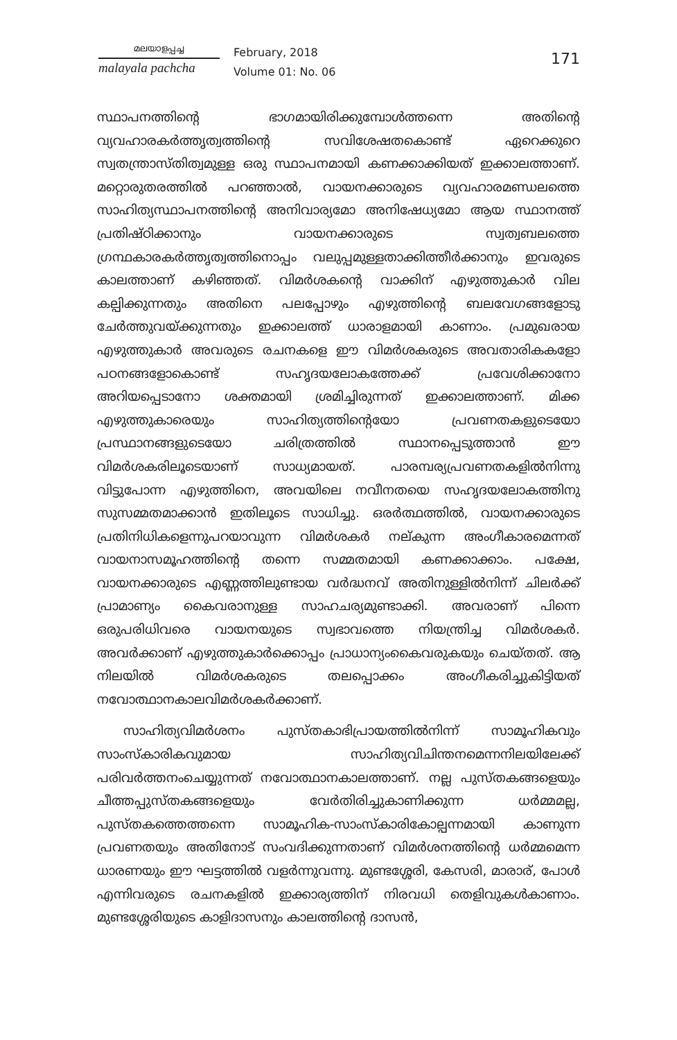മലയാളപ്പച്ച
malayala pachcha
February, 2018
Volume 01: No. 06
171
സ്ഥാപനത്തിന്റെ ഭാഗമായിരിക്കുമ്പോൾത്തന്നെ അതിന്റെ വ്യവഹാരകർത്തൃത്വത്തിന്റെ സവിശേഷതകൊണ്ട് ഏറെക്കുറെ സ്വതന്ത്രാസ്തിത്വമുള്ള ഒരു സ്ഥാപനമായി കണക്കാക്കിയത് ഇക്കാലത്താണ്. മറ്റൊരുതരത്തിൽ പറഞ്ഞാൽ, വായനക്കാരുടെ വ്യവഹാരമണ്ഡലത്തെ സാഹിത്യസ്ഥാപനത്തിന്റെ അനിവാര്യമോ അനിഷേധ്യമോ ആയ സ്ഥാനത്ത് പ്രതിഷ്ഠിക്കാനും വായനക്കാരുടെ സ്വത്വബലത്തെ ഗ്രന്ഥകാരകർത്തൃത്വത്തിനൊപ്പം വലുപ്പമുള്ളതാക്കിത്തീർക്കാനും ഇവരുടെ കാലത്താണ് കഴിഞ്ഞത്. വിമർശകന്റെ വാക്കിന് എഴുത്തുകാർ വില കല്പിക്കുന്നതും അതിനെ പലപ്പോഴും എഴുത്തിന്റെ ബലവേഗങ്ങളോടു ചേർത്തുവയ്ക്കുന്നതും ഇക്കാലത്ത് ധാരാളമായി കാണാം. പ്രമുഖരായ എഴുത്തുകാർ അവരുടെ രചനകളെ ഈ വിമർശകരുടെ അവതാരികകളോ പഠനങ്ങളോകൊണ്ട് സഹൃദയലോകത്തേക്ക് പ്രവേശിക്കാനോ അറിയപ്പെടാനോ ശക്തമായി ശ്രമിച്ചിരുന്നത് ഇക്കാലത്താണ്. മിക്ക എഴുത്തുകാരെയും സാഹിത്യത്തിന്റെയോ പ്രവണതകളുടെയോ പ്രസ്ഥാനങ്ങളുടെയോ ചരിത്രത്തിൽ സ്ഥാനപ്പെടുത്താൻ ഈ വിമർശകരിലൂടെയാണ് സാധ്യമായത്. പാരമ്പര്യപ്രവണതകളിൽനിന്നു വിട്ടുപോന്ന എഴുത്തിനെ, അവയിലെ നവീനതയെ സഹൃദയലോകത്തിനു സുസമ്മതമാക്കാൻ ഇതിലൂടെ സാധിച്ചു. ഒരർത്ഥത്തിൽ, വായനക്കാരുടെ പ്രതിനിധികളെന്നുപറയാവുന്ന വിമർശകർ നല്കുന്ന അംഗീകാരമെന്നത് വായനാസമൂഹത്തിന്റെ തന്നെ സമ്മതമായി കണക്കാക്കാം. പക്ഷേ, വായനക്കാരുടെ എണ്ണത്തിലുണ്ടായ വർദ്ധനവ് അതിനുള്ളിൽനിന്ന് ചിലർക്ക് പ്രാമാണ്യം കൈവരാനുള്ള സാഹചര്യമുണ്ടാക്കി. അവരാണ് പിന്നെ ഒരുപരിധിവരെ വായനയുടെ സ്വഭാവത്തെ നിയന്ത്രിച്ച വിമർശകർ. അവർക്കാണ് എഴുത്തുകാർക്കൊപ്പം പ്രാധാന്യംകൈവരുകയും ചെയ്തത്. ആ നിലയിൽ വിമർശകരുടെ തലപ്പൊക്കം അംഗീകരിച്ചുകിട്ടിയത് നവോത്ഥാനകാലവിമർശകർക്കാണ്.
സാഹിത്യവിമർശനം പുസ്തകാഭിപ്രായത്തിൽനിന്ന് സാമൂഹികവും സാംസ്കാരികവുമായ സാഹിത്യവിചിന്തനമെന്നനിലയിലേക്ക് പരിവർത്തനംചെയ്യുന്നത് നവോത്ഥാനകാലത്താണ്. നല്ല പുസ്തകങ്ങളെയും ചീത്തപ്പുസ്തകങ്ങളെയും വേർതിരിച്ചുകാണിക്കുന്ന ധർമ്മമല്ല, പുസ്തകത്തെത്തന്നെ സാമൂഹിക-സാംസ്കാരികോല്പന്നമായി കാണുന്ന പ്രവണതയും അതിനോട് സംവദിക്കുന്നതാണ് വിമർശനത്തിന്റെ ധർമ്മമെന്ന ധാരണയും ഈ ഘട്ടത്തിൽ വളർന്നുവന്നു. മുണ്ടശ്ശേരി, കേസരി, മാരാര്, പോൾ എന്നിവരുടെ രചനകളിൽ ഇക്കാര്യത്തിന് നിരവധി തെളിവുകൾകാണാം. മുണ്ടശ്ശേരിയുടെ കാളിദാസനും കാലത്തിന്റെ ദാസൻ,